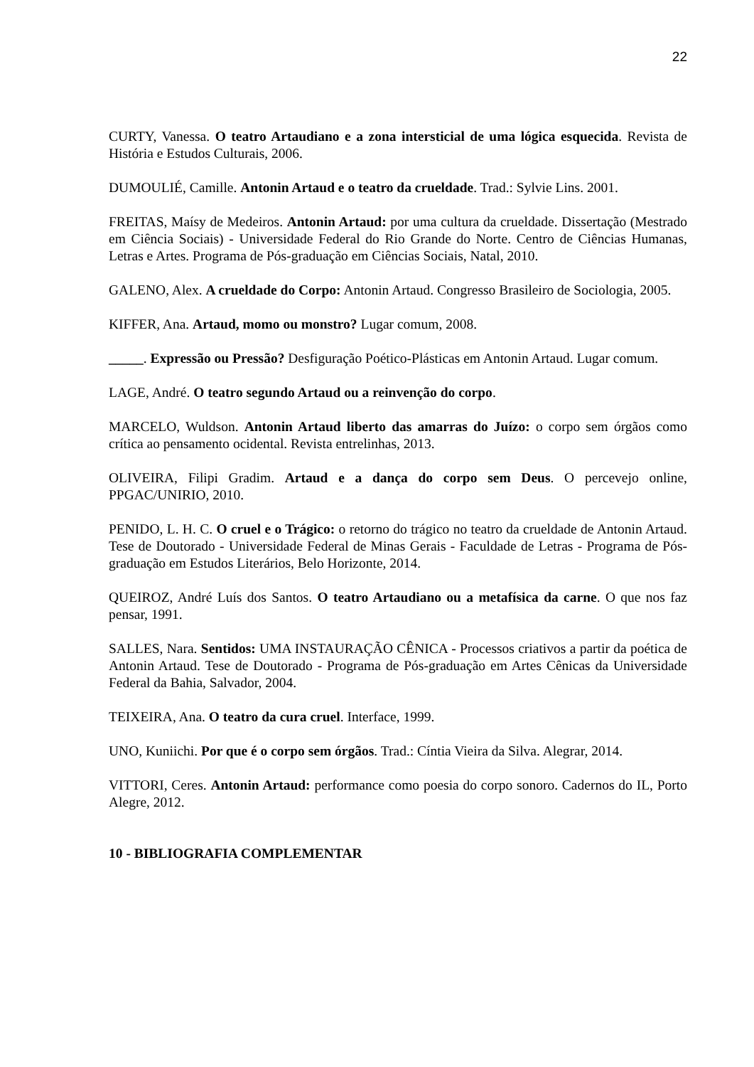22
CURTY, Vanessa. O teatro Artaudiano e a zona intersticial de uma lógica esquecida. Revista de História e Estudos Culturais, 2006.
DUMOULIÉ, Camille. Antonin Artaud e o teatro da crueldade. Trad.: Sylvie Lins. 2001.
FREITAS, Maísy de Medeiros. Antonin Artaud: por uma cultura da crueldade. Dissertação (Mestrado em Ciência Sociais) - Universidade Federal do Rio Grande do Norte. Centro de Ciências Humanas, Letras e Artes. Programa de Pós-graduação em Ciências Sociais, Natal, 2010.
GALENO, Alex. A crueldade do Corpo: Antonin Artaud. Congresso Brasileiro de Sociologia, 2005.
KIFFER, Ana. Artaud, momo ou monstro? Lugar comum, 2008.
_____. Expressão ou Pressão? Desfiguração Poético-Plásticas em Antonin Artaud. Lugar comum.
LAGE, André. O teatro segundo Artaud ou a reinvenção do corpo.
MARCELO, Wuldson. Antonin Artaud liberto das amarras do Juízo: o corpo sem órgãos como crítica ao pensamento ocidental. Revista entrelinhas, 2013.
OLIVEIRA, Filipi Gradim. Artaud e a dança do corpo sem Deus. O percevejo online, PPGAC/UNIRIO, 2010.
PENIDO, L. H. C. O cruel e o Trágico: o retorno do trágico no teatro da crueldade de Antonin Artaud. Tese de Doutorado - Universidade Federal de Minas Gerais - Faculdade de Letras - Programa de Pós-graduação em Estudos Literários, Belo Horizonte, 2014.
QUEIROZ, André Luís dos Santos. O teatro Artaudiano ou a metafísica da carne. O que nos faz pensar, 1991.
SALLES, Nara. Sentidos: UMA INSTAURAÇÃO CÊNICA - Processos criativos a partir da poética de Antonin Artaud. Tese de Doutorado - Programa de Pós-graduação em Artes Cênicas da Universidade Federal da Bahia, Salvador, 2004.
TEIXEIRA, Ana. O teatro da cura cruel. Interface, 1999.
UNO, Kuniichi. Por que é o corpo sem órgãos. Trad.: Cíntia Vieira da Silva. Alegrar, 2014.
VITTORI, Ceres. Antonin Artaud: performance como poesia do corpo sonoro. Cadernos do IL, Porto Alegre, 2012.
10 - BIBLIOGRAFIA COMPLEMENTAR